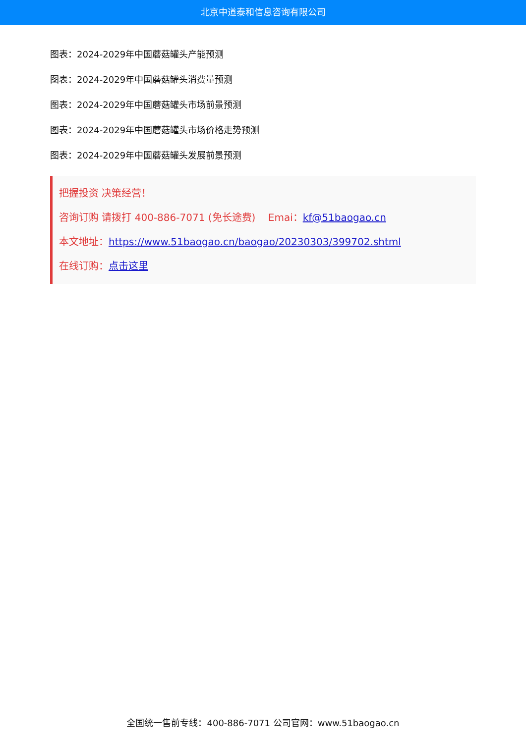北京中道泰和信息咨询有限公司
图表：2024-2029年中国蘑菇罐头产能预测
图表：2024-2029年中国蘑菇罐头消费量预测
图表：2024-2029年中国蘑菇罐头市场前景预测
图表：2024-2029年中国蘑菇罐头市场价格走势预测
图表：2024-2029年中国蘑菇罐头发展前景预测
把握投资 决策经营！
咨询订购 请拨打 400-886-7071 (免长途费) Emai：kf@51baogao.cn
本文地址：https://www.51baogao.cn/baogao/20230303/399702.shtml
在线订购：点击这里
全国统一售前专线：400-886-7071 公司官网：www.51baogao.cn